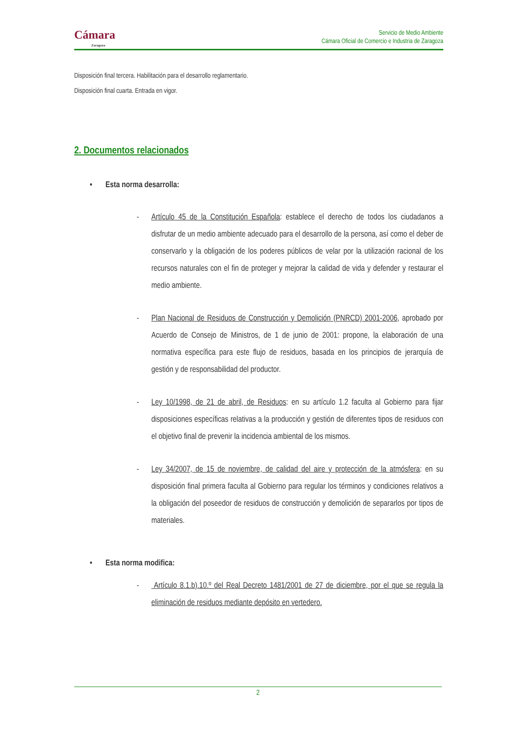Cámara
Zaragoza
Servicio de Medio Ambiente
Cámara Oficial de Comercio e Industria de Zaragoza
Disposición final tercera. Habilitación para el desarrollo reglamentario.
Disposición final cuarta. Entrada en vigor.
2. Documentos relacionados
• Esta norma desarrolla:
- Artículo 45 de la Constitución Española: establece el derecho de todos los ciudadanos a disfrutar de un medio ambiente adecuado para el desarrollo de la persona, así como el deber de conservarlo y la obligación de los poderes públicos de velar por la utilización racional de los recursos naturales con el fin de proteger y mejorar la calidad de vida y defender y restaurar el medio ambiente.
- Plan Nacional de Residuos de Construcción y Demolición (PNRCD) 2001-2006, aprobado por Acuerdo de Consejo de Ministros, de 1 de junio de 2001: propone, la elaboración de una normativa específica para este flujo de residuos, basada en los principios de jerarquía de gestión y de responsabilidad del productor.
- Ley 10/1998, de 21 de abril, de Residuos: en su artículo 1.2 faculta al Gobierno para fijar disposiciones específicas relativas a la producción y gestión de diferentes tipos de residuos con el objetivo final de prevenir la incidencia ambiental de los mismos.
- Ley 34/2007, de 15 de noviembre, de calidad del aire y protección de la atmósfera: en su disposición final primera faculta al Gobierno para regular los términos y condiciones relativos a la obligación del poseedor de residuos de construcción y demolición de separarlos por tipos de materiales.
• Esta norma modifica:
- Artículo 8.1.b).10.º del Real Decreto 1481/2001 de 27 de diciembre, por el que se regula la eliminación de residuos mediante depósito en vertedero.
2